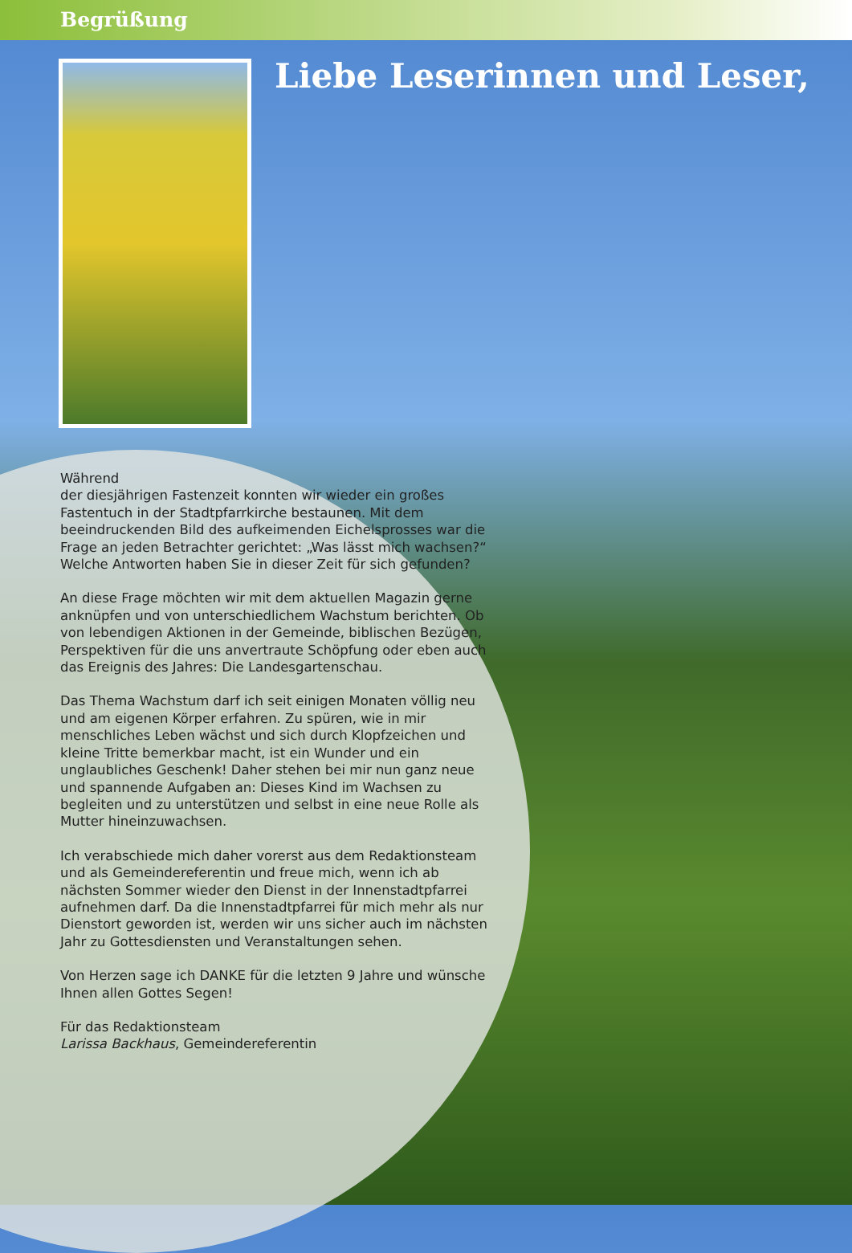Begrüßung
Liebe Leserinnen und Leser,
Während
der diesjährigen Fastenzeit konnten wir wieder ein großes Fastentuch in der Stadtpfarrkirche bestaunen. Mit dem beeindruckenden Bild des aufkeimenden Eichelsprosses war die Frage an jeden Betrachter gerichtet: „Was lässt mich wachsen?“ Welche Antworten haben Sie in dieser Zeit für sich gefunden?
An diese Frage möchten wir mit dem aktuellen Magazin gerne anknüpfen und von unterschiedlichem Wachstum berichten. Ob von lebendigen Aktionen in der Gemeinde, biblischen Bezügen, Perspektiven für die uns anvertraute Schöpfung oder eben auch das Ereignis des Jahres: Die Landesgartenschau.
Das Thema Wachstum darf ich seit einigen Monaten völlig neu und am eigenen Körper erfahren. Zu spüren, wie in mir menschliches Leben wächst und sich durch Klopfzeichen und kleine Tritte bemerkbar macht, ist ein Wunder und ein unglaubliches Geschenk! Daher stehen bei mir nun ganz neue und spannende Aufgaben an: Dieses Kind im Wachsen zu begleiten und zu unterstützen und selbst in eine neue Rolle als Mutter hineinzuwachsen.
Ich verabschiede mich daher vorerst aus dem Redaktionsteam und als Gemeindereferentin und freue mich, wenn ich ab nächsten Sommer wieder den Dienst in der Innenstadtpfarrei aufnehmen darf. Da die Innenstadtpfarrei für mich mehr als nur Dienstort geworden ist, werden wir uns sicher auch im nächsten Jahr zu Gottesdiensten und Veranstaltungen sehen.
Von Herzen sage ich DANKE für die letzten 9 Jahre und wünsche Ihnen allen Gottes Segen!
Für das Redaktionsteam
Larissa Backhaus, Gemeindereferentin